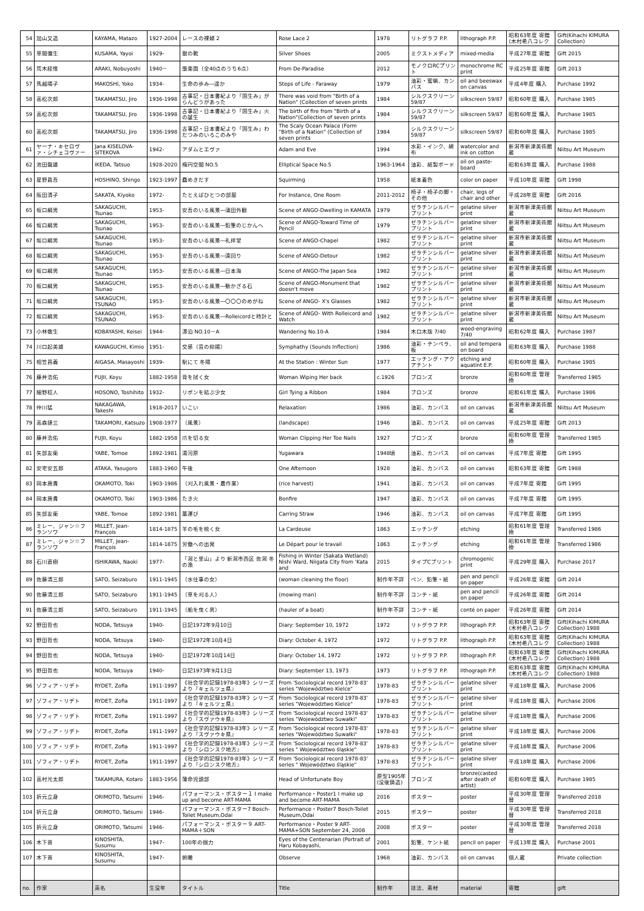| 54 | 加山又造 | KAYAMA, Matazo | 1927-2004 | レースの裸婦 2 | Rose Lace 2 | 1978 | リトグラフ P.P. | lithograph P.P. | 昭和63年度 寄贈(木村希八コレク | Gift(Kihachi KIMURA Collection) |
| 55 | 草間彌生 | KUSAMA, Yayoi | 1929- | 銀の靴 | Silver Shoes | 2005 | ミクストメディア | mixed-media | 平成27年度 寄贈 | Gift 2015 |
| 56 | 荒木経惟 | ARAKI, Nobuyoshi | 1940－ | 堕楽園（全40点のうち6点） | From De-Paradise | 2012 | モノクロRCプリント | monochrome RC print | 平成25年度 寄贈 | Gift 2013 |
| 57 | 馬越陽子 | MAKOSHI, Yoko | 1934- | 生命の歩み―遥か | Steps of Life - Faraway | 1979 | 油彩・蜜蝋、カンバス | oil and beeswax on canvas | 平成4年度 購入 | Purchase 1992 |
| 58 | 高松次郎 | TAKAMATSU, Jiro | 1936-1998 | 古事記・日本書紀より「国生み」がらんどうがあった | There was void from "Birth of a Nation" (Collection of seven prints | 1984 | シルクスクリーン 59/87 | silkscreen 59/87 | 昭和60年度 購入 | Purchase 1985 |
| 59 | 高松次郎 | TAKAMATSU, Jiro | 1936-1998 | 古事記・日本書紀より「国生み」火の誕生 | The birth of fire from "Birth of a Nation"(Collection of seven prints | 1984 | シルクスクリーン 59/87 | silkscreen 59/87 | 昭和60年度 購入 | Purchase 1985 |
| 60 | 高松次郎 | TAKAMATSU, Jiro | 1936-1998 | 古事記・日本書紀より「国生み」わだつみのいろこのみや | The Scaly Ocean Palace (Form "Birth of a Nation" (Collection of seven prints | 1984 | シルクスクリーン 59/87 | silkscreen 59/87 | 昭和60年度 購入 | Purchase 1985 |
| 61 | ヤーナ・キセロヴァ・シチェコヴァー | Jana KISELOVA-SITEKOVA | 1942- | アダムとエヴァ | Adam and Eve | 1994 | 水彩・インク、綿布 | watercolor and ink on cotton | 新潟市新津美術館蔵 | Niitsu Art Museum |
| 62 | 池田龍雄 | IKEDA, Tatsuo | 1928-2020 | 楕円空間 NO.5 | Elliptical Space No.5 | 1963-1964 | 油彩、紙製ボード | oil on paste-board | 昭和63年度 購入 | Purchase 1988 |
| 63 | 星野眞吾 | HOSHINO, Shingo | 1923-1997 | 蠢めきだす | Squirming | 1958 | 紙本着色 | color on paper | 平成10年度 寄贈 | Gift 1998 |
| 64 | 阪田清子 | SAKATA, Kiyoko | 1972- | たとえばひとつの部屋 | For Instance, One Room | 2011-2012 | 椅子・椅子の脚・その他 | chair, legs of chair and other | 平成28年度 寄贈 | Gift 2016 |
| 65 | 坂口綱男 | SAKAGUCHI, Tsunao | 1953- | 安吾のいる風景―蒲田外観 | Scene of ANGO-Dwelling in KAMATA | 1979 | ゼラチンシルバープリント | gelatine silver print | 新潟市新津美術館蔵 | Niitsu Art Museum |
| 66 | 坂口綱男 | SAKAGUCHI, Tsunao | 1953- | 安吾のいる風景―鉛筆のじかんへ | Scene of ANGO-Toward Time of Pencil | 1979 | ゼラチンシルバープリント | gelatine silver print | 新潟市新津美術館蔵 | Niitsu Art Museum |
| 67 | 坂口綱男 | SAKAGUCHI, Tsunao | 1953- | 安吾のいる風景―礼拝堂 | Scene of ANGO-Chapel | 1982 | ゼラチンシルバープリント | gelatine silver print | 新潟市新津美術館蔵 | Niitsu Art Museum |
| 68 | 坂口綱男 | SAKAGUCHI, Tsunao | 1953- | 安吾のいる風景―遠回り | Scene of ANGO-Detour | 1982 | ゼラチンシルバープリント | gelatine silver print | 新潟市新津美術館蔵 | Niitsu Art Museum |
| 69 | 坂口綱男 | SAKAGUCHI, Tsunao | 1953- | 安吾のいる風景―日本海 | Scene of ANGO-The Japan Sea | 1982 | ゼラチンシルバープリント | gelatine silver print | 新潟市新津美術館蔵 | Niitsu Art Museum |
| 70 | 坂口綱男 | SAKAGUCHI, Tsunao | 1953- | 安吾のいる風景―動かざる石 | Scene of ANGO-Monument that doesn't move | 1982 | ゼラチンシルバープリント | gelatine silver print | 新潟市新津美術館蔵 | Niitsu Art Museum |
| 71 | 坂口綱男 | SAKAGUCHI, TSUNAO | 1953- | 安吾のいる風景―〇〇〇のめがね | Scene of ANGO- X's Glasses | 1982 | ゼラチンシルバープリント | gelatine silver print | 新潟市新津美術館蔵 | Niitsu Art Museum |
| 72 | 坂口綱男 | SAKAGUCHI, TSUNAO | 1953- | 安吾のいる風景―Rolleicordと時計と | Scene of ANGO- With Rolleicord and Watch | 1982 | ゼラチンシルバープリント | gelatine silver print | 新潟市新津美術館蔵 | Niitsu Art Museum |
| 73 | 小林敬生 | KOBAYASHI, Keisei | 1944- | 漂泊 NO.10－A | Wandering No.10-A | 1984 | 木口木版 7/40 | wood-engraving 7/40 | 昭和62年度 購入 | Purchase 1987 |
| 74 | 川口起美雄 | KAWAGUCHI, Kimio | 1951- | 交感（音の抑揚） | Symphathy (Sounds Inflection) | 1986 | 油彩・テンペラ、板 | oil and tempera on board | 昭和63年度 購入 | Purchase 1988 |
| 75 | 相笠昌義 | AIGASA, Masayoshi | 1939- | 駅にて 冬陽 | At the Station : Winter Sun | 1977 | エッチング・アクアチント | etching and aquatint E.P. | 昭和60年度 購入 | Purchase 1985 |
| 76 | 藤井浩佑 | FUJII, Koyu | 1882-1958 | 背を拭く女 | Woman Wiping Her back | c.1926 | ブロンズ | bronze | 昭和60年度 管理換 | Transferred 1985 |
| 77 | 細野稔人 | HOSONO, Toshihito | 1932- | リボンを結ぶ少女 | Girl Tying a Ribbon | 1984 | ブロンズ | bronze | 昭和61年度 購入 | Purchase 1986 |
| 78 | 仲川猛 | NAKAGAWA, Takeshi | 1918-2017 | いこい | Relaxation | 1986 | 油彩、カンバス | oil on canvas | 新潟市新津美術館蔵 | Niitsu Art Museum |
| 79 | 高森捷三 | TAKAMORI, Katsuzo | 1908-1977 | （風景） | (landscape) | 1946 | 油彩、カンバス | oil on canvas | 平成25年度 寄贈 | Gift 2013 |
| 80 | 藤井浩佑 | FUJII, Koyu | 1882-1958 | 爪を切る女 | Woman Clipping Her Toe Nails | 1927 | ブロンズ | bronze | 昭和60年度 管理換 | Transferred 1985 |
| 81 | 矢部友衛 | YABE, Tomoe | 1892-1981 | 湯河原 | Yugawara | 1948頃 | 油彩、カンバス | oil on canvas | 平成7年度 寄贈 | Gift 1995 |
| 82 | 安宅安五郎 | ATAKA, Yasugoro | 1883-1960 | 午後 | One Afternoon | 1928 | 油彩、カンバス | oil on canvas | 昭和63年度 寄贈 | Gift 1988 |
| 83 | 岡本唐貴 | OKAMOTO, Toki | 1903-1986 | （刈入れ風景・農作業） | (rice harvest) | 1941 | 油彩、カンバス | oil on canvas | 平成7年度 寄贈 | Gift 1995 |
| 84 | 岡本唐貴 | OKAMOTO, Toki | 1903-1986 | たき火 | Bonfire | 1947 | 油彩、カンバス | oil on canvas | 平成7年度 寄贈 | Gift 1995 |
| 85 | 矢部友衛 | YABE, Tomoe | 1892-1981 | 藁運び | Carring Straw | 1946 | 油彩、カンバス | oil on canvas | 平成7年度 寄贈 | Gift 1995 |
| 86 | ミレー、ジャン＝フランソワ | MILLET, Jean-François | 1814-1875 | 羊の毛を梳く女 | La Cardeuse | 1863 | エッチング | etching | 昭和61年度 管理換 | Transferred 1986 |
| 87 | ミレー、ジャン＝フランソワ | MILLET, Jean-François | 1814-1875 | 労働への出発 | Le Départ pour le travail | 1863 | エッチング | etching | 昭和61年度 管理換 | Transferred 1986 |
| 88 | 石川直樹 | ISHIKAWA, Naoki | 1977- | 「潟と里山」より 新潟市西区 佐潟 冬の漁 | Fishing in Winter (Sakata Wetland) Nishi Ward, Niigata City from 'Kata and | 2015 | タイプCプリント | chromogenic print | 平成29年度 購入 | Purchase 2017 |
| 89 | 佐藤清三郎 | SATO, Seizaburo | 1911-1945 | （水仕事の女） | (woman cleaning the floor) | 制作年不詳 | ペン、鉛筆・紙 | pen and pencil on paper | 平成26年度 寄贈 | Gift 2014 |
| 90 | 佐藤清三郎 | SATO, Seizaburo | 1911-1945 | （草を刈る人） | (mowing man) | 制作年不詳 | コンテ・紙 | pen and pencil on paper | 平成26年度 寄贈 | Gift 2014 |
| 91 | 佐藤清三郎 | SATO, Seizaburo | 1911-1945 | （船を曳く男） | (hauler of a boat) | 制作年不詳 | コンテ・紙 | conté on paper | 平成26年度 寄贈 | Gift 2014 |
| 92 | 野田哲也 | NODA, Tetsuya | 1940- | 日記1972年9月10日 | Diary: September 10, 1972 | 1972 | リトグラフ P.P. | lithograph P.P. | 昭和63年度 寄贈(木村希八コレク | Gift(Kihachi KIMURA Collection) 1988 |
| 93 | 野田哲也 | NODA, Tetsuya | 1940- | 日記1972年10月4日 | Diary: October 4, 1972 | 1972 | リトグラフ P.P. | lithograph P.P. | 昭和63年度 寄贈(木村希八コレク | Gift(Kihachi KIMURA Collection) 1988 |
| 94 | 野田哲也 | NODA, Tetsuya | 1940- | 日記1972年10月14日 | Diary: October 14, 1972 | 1972 | リトグラフ P.P. | lithograph P.P. | 昭和63年度 寄贈(木村希八コレク | Gift(Kihachi KIMURA Collection) 1988 |
| 95 | 野田哲也 | NODA, Tetsuya | 1940- | 日記1973年9月13日 | Diary: September 13, 1973 | 1973 | リトグラフ P.P. | lithograph P.P. | 昭和63年度 寄贈(木村希八コレク | Gift(Kihachi KIMURA Collection) 1988 |
| 96 | ゾフィア・リデト | RYDET, Zofia | 1911-1997 | 《社会学的記録1978-83年》シリーズより『キェルツェ県』 | From 'Sociological record 1978-83' series "Województwo Kielce" | 1978-83 | ゼラチンシルバープリント | gelatine silver print | 平成18年度 購入 | Purchase 2006 |
| 97 | ゾフィア・リデト | RYDET, Zofia | 1911-1997 | 《社会学的記録1978-83年》シリーズより『キェルツェ県』 | From 'Sociological record 1978-83' series "Województwo Kielce" | 1978-83 | ゼラチンシルバープリント | gelatine silver print | 平成18年度 購入 | Purchase 2006 |
| 98 | ゾフィア・リデト | RYDET, Zofia | 1911-1997 | 《社会学的記録1978-83年》シリーズより『スヴァウキ県』 | From 'Sociological record 1978-83' series "Województwo Suwałki" | 1978-83 | ゼラチンシルバープリント | gelatine silver print | 平成18年度 購入 | Purchase 2006 |
| 99 | ゾフィア・リデト | RYDET, Zofia | 1911-1997 | 《社会学的記録1978-83年》シリーズより『スヴァウキ県』 | From 'Sociological record 1978-83' series "Województwo Suwałki" | 1978-83 | ゼラチンシルバープリント | gelatine silver print | 平成18年度 購入 | Purchase 2006 |
| 100 | ゾフィア・リデト | RYDET, Zofia | 1911-1997 | 《社会学的記録1978-83年》シリーズより『シロンスク地方』 | From 'Sociological record 1978-83' series " Województwo śląskie" | 1978-83 | ゼラチンシルバープリント | gelatine silver print | 平成18年度 購入 | Purchase 2006 |
| 101 | ゾフィア・リデト | RYDET, Zofia | 1911-1997 | 《社会学的記録1978-83年》シリーズより『シロンスク地方』 | From 'Sociological record 1978-83' series " Województwo śląskie" | 1978-83 | ゼラチンシルバープリント | gelatine silver print | 平成18年度 購入 | Purchase 2006 |
| 102 | 高村光太郎 | TAKAMURA, Kotaro | 1883-1956 | 薄命児頭部 | Head of Unfortunate Boy | 原型1905年 (没後鋳造) | ブロンズ | bronze(casted after death of artist) | 昭和60年度 購入 | Purchase 1985 |
| 103 | 折元立身 | ORIMOTO, Tatsumi | 1946- | パフォーマンス・ポスター１ I make up and become ART-MAMA | Performance・Poster1 I make up and become ART-MAMA | 2016 | ポスター | poster | 平成30年度 管理替 | Transferred 2018 |
| 104 | 折元立身 | ORIMOTO, Tatsumi | 1946- | パフォーマンス・ポスター7 Bosch-Toilet Museum,Odai | Performance・Poster7 Bosch-Toilet Museum,Odai | 2015 | ポスター | poster | 平成30年度 管理替 | Transferred 2018 |
| 105 | 折元立身 | ORIMOTO, Tatsumi | 1946- | パフォーマンス・ポスター９ ART-MAMA＋SON | Performance・Poster 9 ART-MAMA+SON September 24, 2008 | 2008 | ポスター | poster | 平成30年度 管理替 | Transferred 2018 |
| 106 | 木下晋 | KINOSHITA, Susumu | 1947- | 100年の掴力 | Eyes of the Centenarian (Portrait of Haru Kobayashi, | 2001 | 鉛筆、ケント紙 | pencil on paper | 平成13年度 購入 | Purchase 2001 |
| 107 | 木下晋 | KINOSHITA, Susumu | 1947- | 俯瞰 | Observe | 1968 | 油彩、カンバス | oil on canvas | 個人蔵 | Private collection |
| no. | 作家 | 英名 | 生没年 | タイトル | Title | 制作年 | 技法、素材 | material | 寄贈 | gift |